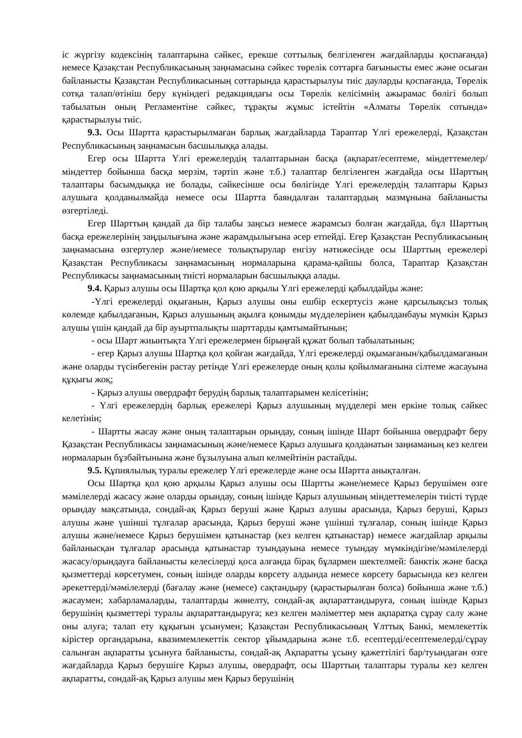іс жүргізу кодексінің талаптарына сәйкес, ерекше соттылық белгіленген жағдайларды қоспағанда) немесе Қазақстан Республикасының заңнамасына сәйкес төрелік соттарға бағынысты емес және осыған байланысты Қазақстан Республикасының соттарында қарастырылуы тиіс дауларды қоспағанда, Төрелік сотқа талап/өтініш беру күніндегі редакциядағы осы Төрелік келісімнің ажырамас бөлігі болып табылатын оның Регламентіне сәйкес, тұрақты жұмыс істейтін «Алматы Төрелік сотында» қарастырылуы тиіс.
9.3. Осы Шартта қарастырылмаған барлық жағдайларда Тараптар Үлгі ережелерді, Қазақстан Республикасының заңнамасын басшылыққа алады.
Егер осы Шартта Үлгі ережелердің талаптарынан басқа (ақпарат/есептеме, міндеттемелер/міндеттер бойынша басқа мерзім, тәртіп және т.б.) талаптар белгіленген жағдайда осы Шарттың талаптары басымдыққа ие болады, сәйкесінше осы бөлігінде Үлгі ережелердің талаптары Қарыз алушыға қолданылмайда немесе осы Шартта баяндалған талаптардың мазмұнына байланысты өзгертіледі.
Егер Шарттың қандай да бір талабы заңсыз немесе жарамсыз болған жағдайда, бұл Шарттың басқа ережелерінің заңдылығына және жарамдылығына әсер етпейді. Егер Қазақстан Республикасының заңнамасына өзгертулер және/немесе толықтырулар енгізу нәтижесінде осы Шарттың ережелері Қазақстан Республикасы заңнамасының нормаларына қарама-қайшы болса, Тараптар Қазақстан Республикасы заңнамасының тиісті нормаларын басшылыққа алады.
9.4. Қарыз алушы осы Шартқа қол қою арқылы Үлгі ережелерді қабылдайды және:
-Үлгі ережелерді оқығанын, Қарыз алушы оны ешбір ескертусіз және қарсылықсыз толық көлемде қабылдағанын, Қарыз алушының ақылға қонымды мүдделерінен қабылданбауы мүмкін Қарыз алушы үшін қандай да бір ауыртпалықты шарттарды қамтымайтынын;
- осы Шарт жиынтықта Үлгі ережелермен бірыңғай құжат болып табылатынын;
- егер Қарыз алушы Шартқа қол қойған жағдайда, Үлгі ережелерді оқымағанын/қабылдамағанын және оларды түсінбегенін растау ретінде Үлгі ережелерде оның қолы қойылмағанына сілтеме жасауына құқығы жоқ;
- Қарыз алушы овердрафт берудің барлық талаптарымен келісетінін;
- Үлгі ережелердің барлық ережелері Қарыз алушының мүдделері мен еркіне толық сәйкес келетінін;
- Шартты жасау және оның талаптарын орындау, соның ішінде Шарт бойынша овердрафт беру Қазақстан Республикасы заңнамасының және/немесе Қарыз алушыға қолданатын заңнаманың кез келген нормаларын бұзбайтынына және бұзылуына алып келмейтінін растайды.
9.5. Құпиялылық туралы ережелер Үлгі ережелерде және осы Шартта анықталған.
Осы Шартқа қол қою арқылы Қарыз алушы осы Шартты және/немесе Қарыз берушімен өзге мәмілелерді жасасу және оларды орындау, соның ішінде Қарыз алушының міндеттемелерін тиісті түрде орындау мақсатында, сондай-ақ Қарыз беруші және Қарыз алушы арасында, Қарыз беруші, Қарыз алушы және үшінші тұлғалар арасында, Қарыз беруші және үшінші тұлғалар, соның ішінде Қарыз алушы және/немесе Қарыз берушімен қатынастар (кез келген қатынастар) немесе жағдайлар арқылы байланысқан тұлғалар арасында қатынастар туындауына немесе туындау мүмкіндігіне/мәмілелерді жасасу/орындауға байланысты келесілерді қоса алғанда бірақ бұлармен шектелмей: банктік және басқа қызметтерді көрсетумен, соның ішінде оларды көрсету алдында немесе көрсету барысында кез келген әрекеттерді/мәмілелерді (бағалау және (немесе) сақтандыру (қарастырылған болса) бойынша және т.б.) жасаумен; хабарламаларды, талаптарды жөнелту, сондай-ақ ақпараттандыруға, соның ішінде Қарыз берушінің қызметтері туралы ақпараттандыруға; кез келген мәліметтер мен ақпаратқа сұрау салу және оны алуға; талап ету құқығын ұсынумен; Қазақстан Республикасының Ұлттық Банкі, мемлекеттік кірістер органдарына, квазимемлекеттік сектор ұйымдарына және т.б. есептерді/есептемелерді/сұрау салынған ақпаратты ұсынуға байланысты, сондай-ақ Ақпаратты ұсыну қажеттілігі бар/туындаған өзге жағдайларда Қарыз берушіге Қарыз алушы, овердрафт, осы Шарттың талаптары туралы кез келген ақпаратты, сондай-ақ Қарыз алушы мен Қарыз берушінің